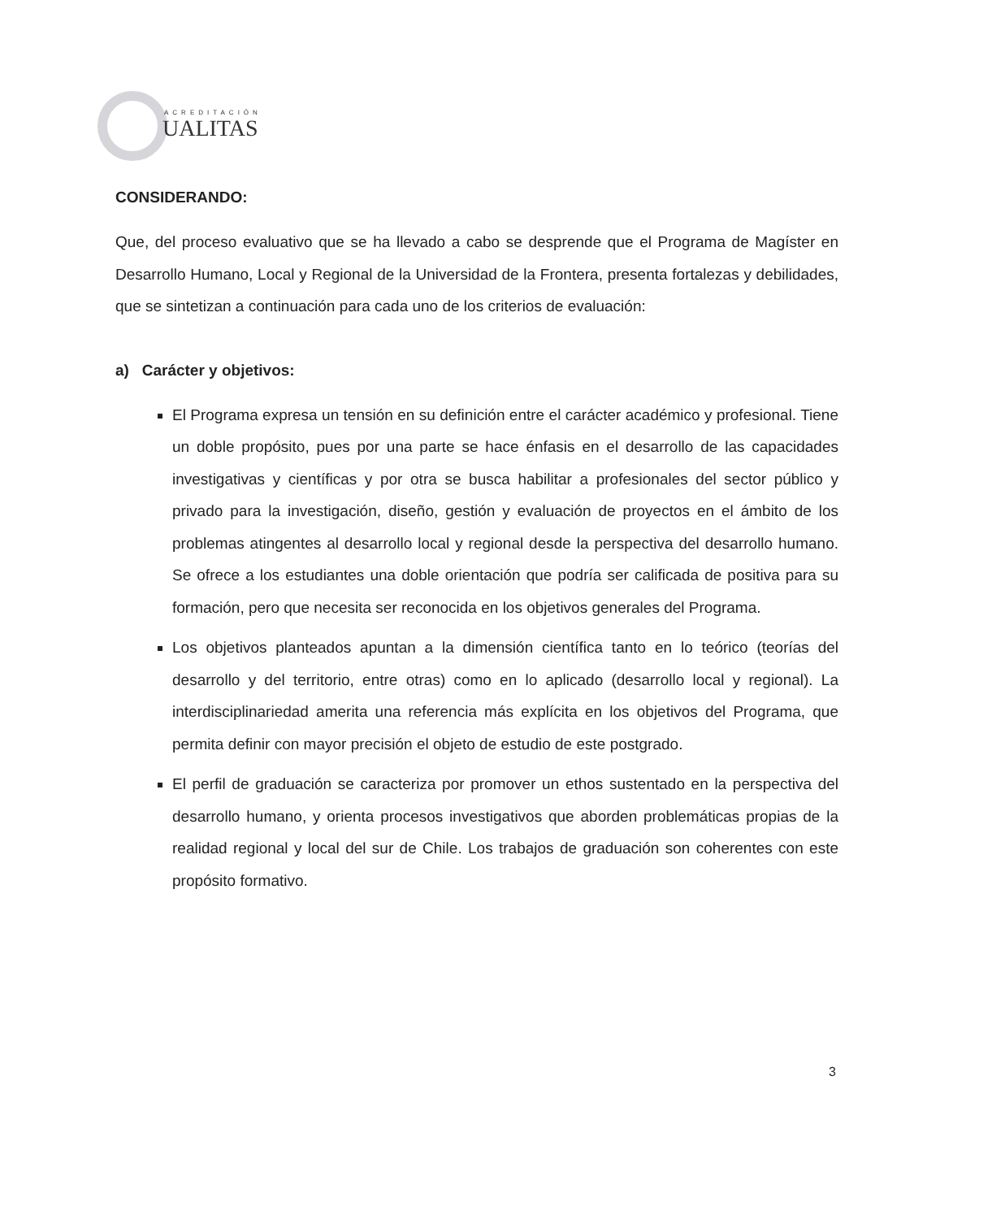ACREDITACIÓN
UALITAS
CONSIDERANDO:
Que, del proceso evaluativo que se ha llevado a cabo se desprende que el Programa de Magíster en Desarrollo Humano, Local y Regional de la Universidad de la Frontera, presenta fortalezas y debilidades, que se sintetizan a continuación para cada uno de los criterios de evaluación:
a) Carácter y objetivos:
El Programa expresa un tensión en su definición entre el carácter académico y profesional. Tiene un doble propósito, pues por una parte se hace énfasis en el desarrollo de las capacidades investigativas y científicas y por otra se busca habilitar a profesionales del sector público y privado para la investigación, diseño, gestión y evaluación de proyectos en el ámbito de los problemas atingentes al desarrollo local y regional desde la perspectiva del desarrollo humano. Se ofrece a los estudiantes una doble orientación que podría ser calificada de positiva para su formación, pero que necesita ser reconocida en los objetivos generales del Programa.
Los objetivos planteados apuntan a la dimensión científica tanto en lo teórico (teorías del desarrollo y del territorio, entre otras) como en lo aplicado (desarrollo local y regional). La interdisciplinariedad amerita una referencia más explícita en los objetivos del Programa, que permita definir con mayor precisión el objeto de estudio de este postgrado.
El perfil de graduación se caracteriza por promover un ethos sustentado en la perspectiva del desarrollo humano, y orienta procesos investigativos que aborden problemáticas propias de la realidad regional y local del sur de Chile. Los trabajos de graduación son coherentes con este propósito formativo.
3